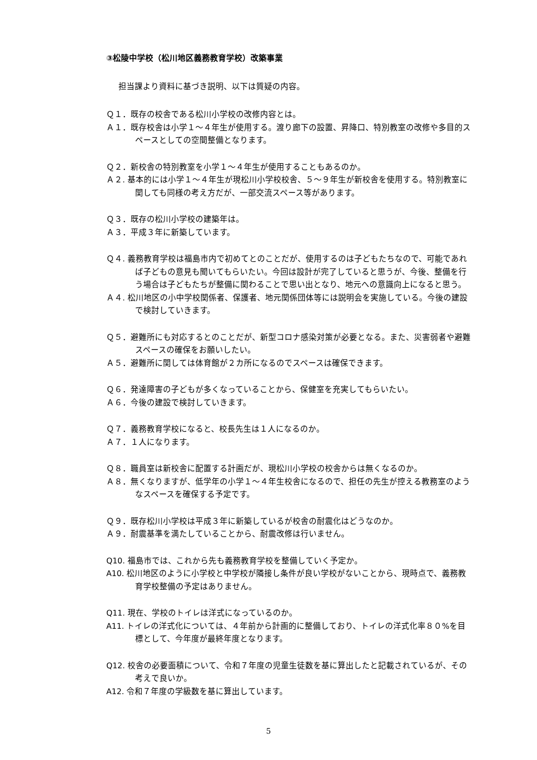③松陵中学校（松川地区義務教育学校）改築事業
担当課より資料に基づき説明、以下は質疑の内容。
Ｑ１．既存の校舎である松川小学校の改修内容とは。
Ａ１．既存校舎は小学１～４年生が使用する。渡り廊下の設置、昇降口、特別教室の改修や多目的スペースとしての空間整備となります。
Ｑ２．新校舎の特別教室を小学１～４年生が使用することもあるのか。
Ａ２. 基本的には小学１～４年生が現松川小学校校舎、５～９年生が新校舎を使用する。特別教室に関しても同様の考え方だが、一部交流スペース等があります。
Ｑ３．既存の松川小学校の建築年は。
Ａ３．平成３年に新築しています。
Ｑ４. 義務教育学校は福島市内で初めてとのことだが、使用するのは子どもたちなので、可能であれば子どもの意見も聞いてもらいたい。今回は設計が完了していると思うが、今後、整備を行う場合は子どもたちが整備に関わることで思い出となり、地元への意識向上になると思う。
Ａ４. 松川地区の小中学校関係者、保護者、地元関係団体等には説明会を実施している。今後の建設で検討していきます。
Ｑ５．避難所にも対応するとのことだが、新型コロナ感染対策が必要となる。また、災害弱者や避難スペースの確保をお願いしたい。
Ａ５．避難所に関しては体育館が２カ所になるのでスペースは確保できます。
Ｑ６．発達障害の子どもが多くなっていることから、保健室を充実してもらいたい。
Ａ６．今後の建設で検討していきます。
Ｑ７．義務教育学校になると、校長先生は１人になるのか。
Ａ７．１人になります。
Ｑ８．職員室は新校舎に配置する計画だが、現松川小学校の校舎からは無くなるのか。
Ａ８．無くなりますが、低学年の小学１～４年生校舎になるので、担任の先生が控える教務室のようなスペースを確保する予定です。
Ｑ９．既存松川小学校は平成３年に新築しているが校舎の耐震化はどうなのか。
Ａ９．耐震基準を満たしていることから、耐震改修は行いません。
Q10. 福島市では、これから先も義務教育学校を整備していく予定か。
A10. 松川地区のように小学校と中学校が隣接し条件が良い学校がないことから、現時点で、義務教育学校整備の予定はありません。
Q11. 現在、学校のトイレは洋式になっているのか。
A11. トイレの洋式化については、４年前から計画的に整備しており、トイレの洋式化率８０%を目標として、今年度が最終年度となります。
Q12. 校舎の必要面積について、令和７年度の児童生徒数を基に算出したと記載されているが、その考えで良いか。
A12. 令和７年度の学級数を基に算出しています。
5